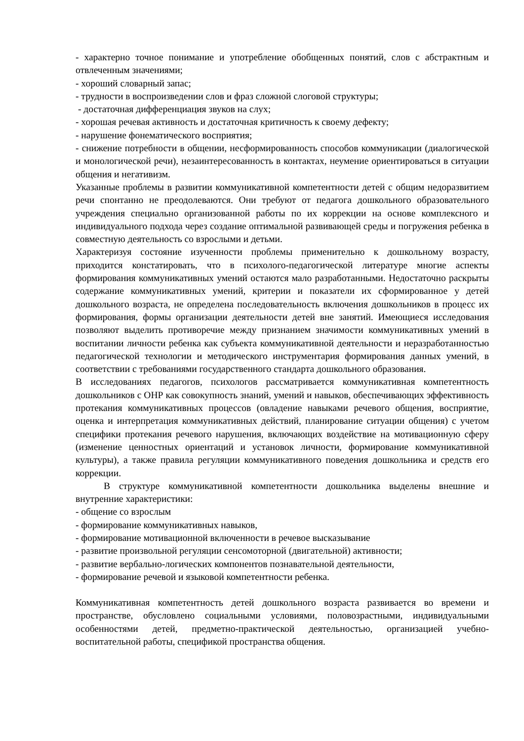- характерно точное понимание и употребление обобщенных понятий, слов с абстрактным и отвлеченным значениями;
- хороший словарный запас;
- трудности в воспроизведении слов и фраз сложной слоговой структуры;
- достаточная дифференциация звуков на слух;
- хорошая речевая активность и достаточная критичность к своему дефекту;
- нарушение фонематического восприятия;
- снижение потребности в общении, несформированность способов коммуникации (диалогической и монологической речи), незаинтересованность в контактах, неумение ориентироваться в ситуации общения и негативизм.
Указанные проблемы в развитии коммуникативной компетентности детей с общим недоразвитием речи спонтанно не преодолеваются. Они требуют от педагога дошкольного образовательного учреждения специально организованной работы по их коррекции на основе комплексного и индивидуального подхода через создание оптимальной развивающей среды и погружения ребенка в совместную деятельность со взрослыми и детьми.
Характеризуя состояние изученности проблемы применительно к дошкольному возрасту, приходится констатировать, что в психолого-педагогической литературе многие аспекты формирования коммуникативных умений остаются мало разработанными. Недостаточно раскрыты содержание коммуникативных умений, критерии и показатели их сформированное у детей дошкольного возраста, не определена последовательность включения дошкольников в процесс их формирования, формы организации деятельности детей вне занятий. Имеющиеся исследования позволяют выделить противоречие между признанием значимости коммуникативных умений в воспитании личности ребенка как субъекта коммуникативной деятельности и неразработанностью педагогической технологии и методического инструментария формирования данных умений, в соответствии с требованиями государственного стандарта дошкольного образования.
В исследованиях педагогов, психологов рассматривается коммуникативная компетентность дошкольников с ОНР как совокупность знаний, умений и навыков, обеспечивающих эффективность протекания коммуникативных процессов (овладение навыками речевого общения, восприятие, оценка и интерпретация коммуникативных действий, планирование ситуации общения) с учетом специфики протекания речевого нарушения, включающих воздействие на мотивационную сферу (изменение ценностных ориентаций и установок личности, формирование коммуникативной культуры), а также правила регуляции коммуникативного поведения дошкольника и средств его коррекции.
В структуре коммуникативной компетентности дошкольника выделены внешние и внутренние характеристики:
- общение со взрослым
- формирование коммуникативных навыков,
- формирование мотивационной включенности в речевое высказывание
- развитие произвольной регуляции сенсомоторной (двигательной) активности;
- развитие вербально-логических компонентов познавательной деятельности,
- формирование речевой и языковой компетентности ребенка.
Коммуникативная компетентность детей дошкольного возраста развивается во времени и пространстве, обусловлено социальными условиями, половозрастными, индивидуальными особенностями детей, предметно-практической деятельностью, организацией учебно-воспитательной работы, спецификой пространства общения.